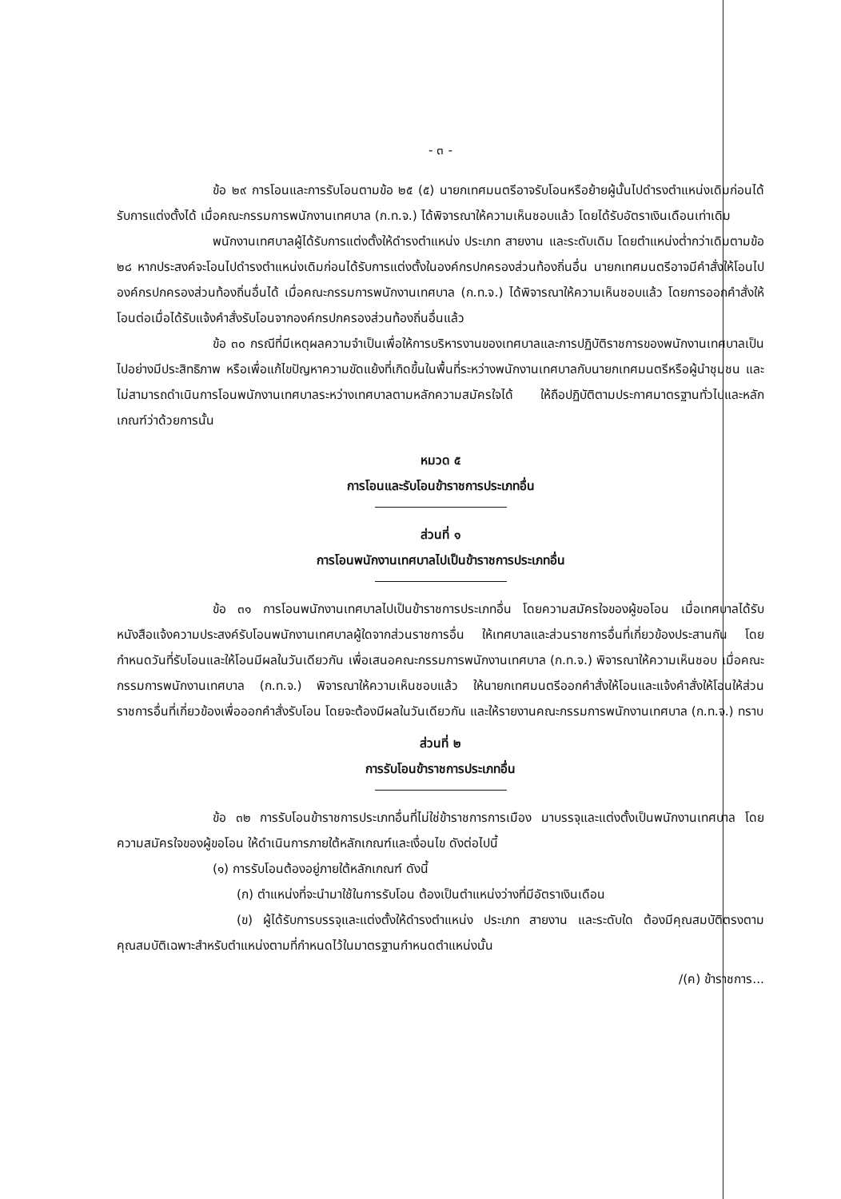- ๓ -
ข้อ ๒๙ การโอนและการรับโอนตามข้อ ๒๕ (๕) นายกเทศมนตรีอาจรับโอนหรือย้ายผู้นั้นไปดำรงตำแหน่งเดิมก่อนได้รับการแต่งตั้งได้ เมื่อคณะกรรมการพนักงานเทศบาล (ก.ท.จ.) ได้พิจารณาให้ความเห็นชอบแล้ว โดยได้รับอัตราเงินเดือนเท่าเดิม
พนักงานเทศบาลผู้ได้รับการแต่งตั้งให้ดำรงตำแหน่ง ประเภท สายงาน และระดับเดิม โดยตำแหน่งต่ำกว่าเดิมตามข้อ ๒๘ หากประสงค์จะโอนไปดำรงตำแหน่งเดิมก่อนได้รับการแต่งตั้งในองค์กรปกครองส่วนท้องถิ่นอื่น นายกเทศมนตรีอาจมีคำสั่งให้โอนไปองค์กรปกครองส่วนท้องถิ่นอื่นได้ เมื่อคณะกรรมการพนักงานเทศบาล (ก.ท.จ.) ได้พิจารณาให้ความเห็นชอบแล้ว โดยการออกคำสั่งให้โอนต่อเมื่อได้รับแจ้งคำสั่งรับโอนจากองค์กรปกครองส่วนท้องถิ่นอื่นแล้ว
ข้อ ๓๐ กรณีที่มีเหตุผลความจำเป็นเพื่อให้การบริหารงานของเทศบาลและการปฏิบัติราชการของพนักงานเทศบาลเป็นไปอย่างมีประสิทธิภาพ หรือเพื่อแก้ไขปัญหาความขัดแย้งที่เกิดขึ้นในพื้นที่ระหว่างพนักงานเทศบาลกับนายกเทศมนตรีหรือผู้นำชุมชน และไม่สามารถดำเนินการโอนพนักงานเทศบาลระหว่างเทศบาลตามหลักความสมัครใจได้ ให้ถือปฏิบัติตามประกาศมาตรฐานทั่วไปและหลักเกณฑ์ว่าด้วยการนั้น
หมวด ๕
การโอนและรับโอนข้าราชการประเภทอื่น
ส่วนที่ ๑
การโอนพนักงานเทศบาลไปเป็นข้าราชการประเภทอื่น
ข้อ ๓๑ การโอนพนักงานเทศบาลไปเป็นข้าราชการประเภทอื่น โดยความสมัครใจของผู้ขอโอน เมื่อเทศบาลได้รับหนังสือแจ้งความประสงค์รับโอนพนักงานเทศบาลผู้ใดจากส่วนราชการอื่น ให้เทศบาลและส่วนราชการอื่นที่เกี่ยวข้องประสานกัน โดยกำหนดวันที่รับโอนและให้โอนมีผลในวันเดียวกัน เพื่อเสนอคณะกรรมการพนักงานเทศบาล (ก.ท.จ.) พิจารณาให้ความเห็นชอบ เมื่อคณะกรรมการพนักงานเทศบาล (ก.ท.จ.) พิจารณาให้ความเห็นชอบแล้ว ให้นายกเทศมนตรีออกคำสั่งให้โอนและแจ้งคำสั่งให้โอนให้ส่วนราชการอื่นที่เกี่ยวข้องเพื่อออกคำสั่งรับโอน โดยจะต้องมีผลในวันเดียวกัน และให้รายงานคณะกรรมการพนักงานเทศบาล (ก.ท.จ.) ทราบ
ส่วนที่ ๒
การรับโอนข้าราชการประเภทอื่น
ข้อ ๓๒ การรับโอนข้าราชการประเภทอื่นที่ไม่ใช่ข้าราชการการเมือง มาบรรจุและแต่งตั้งเป็นพนักงานเทศบาล โดยความสมัครใจของผู้ขอโอน ให้ดำเนินการภายใต้หลักเกณฑ์และเงื่อนไข ดังต่อไปนี้
(๑) การรับโอนต้องอยู่ภายใต้หลักเกณฑ์ ดังนี้
(ก) ตำแหน่งที่จะนำมาใช้ในการรับโอน ต้องเป็นตำแหน่งว่างที่มีอัตราเงินเดือน
(ข) ผู้ได้รับการบรรจุและแต่งตั้งให้ดำรงตำแหน่ง ประเภท สายงาน และระดับใด ต้องมีคุณสมบัติตรงตามคุณสมบัติเฉพาะสำหรับตำแหน่งตามที่กำหนดไว้ในมาตรฐานกำหนดตำแหน่งนั้น
/(ค) ข้าราชการ...